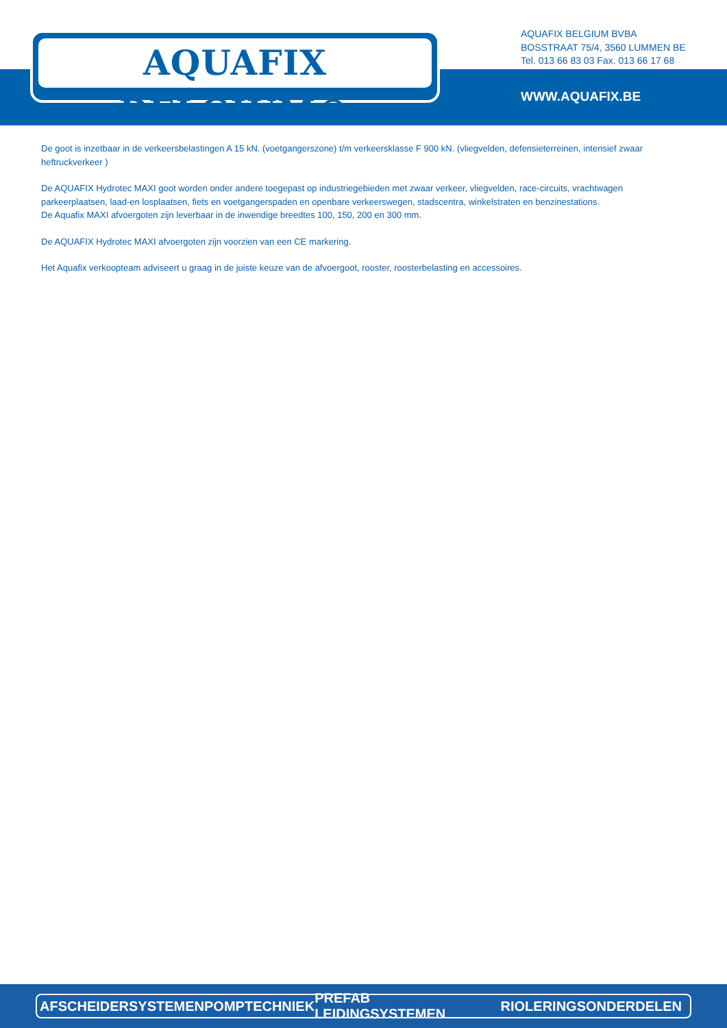AQUAFIX BELGIUM®
AQUAFIX BELGIUM BVBA
BOSSTRAAT 75/4, 3560 LUMMEN BE
Tel. 013 66 83 03 Fax. 013 66 17 68
WWW.AQUAFIX.BE
De goot is inzetbaar in de verkeersbelastingen A 15 kN. (voetgangerszone) t/m verkeersklasse F 900 kN. (vliegvelden, defensieterreinen, intensief zwaar heftruckverkeer )
De AQUAFIX Hydrotec MAXI goot worden onder andere toegepast op industriegebieden met zwaar verkeer, vliegvelden, race-circuits, vrachtwagen parkeerplaatsen, laad-en losplaatsen, fiets en voetgangerspaden en openbare verkeerswegen, stadscentra, winkelstraten en benzinestations.
De Aquafix MAXI afvoergoten zijn leverbaar in de inwendige breedtes 100, 150, 200 en 300 mm.
De AQUAFIX Hydrotec MAXI afvoergoten zijn voorzien van een CE markering.
Het Aquafix verkoopteam adviseert u graag in de juiste keuze van de afvoergoot, rooster, roosterbelasting en accessoires.
AFSCHEIDERSYSTEMEN POMPTECHNIEK PREFAB LEIDINGSYSTEMEN RIOLERINGSONDERDELEN